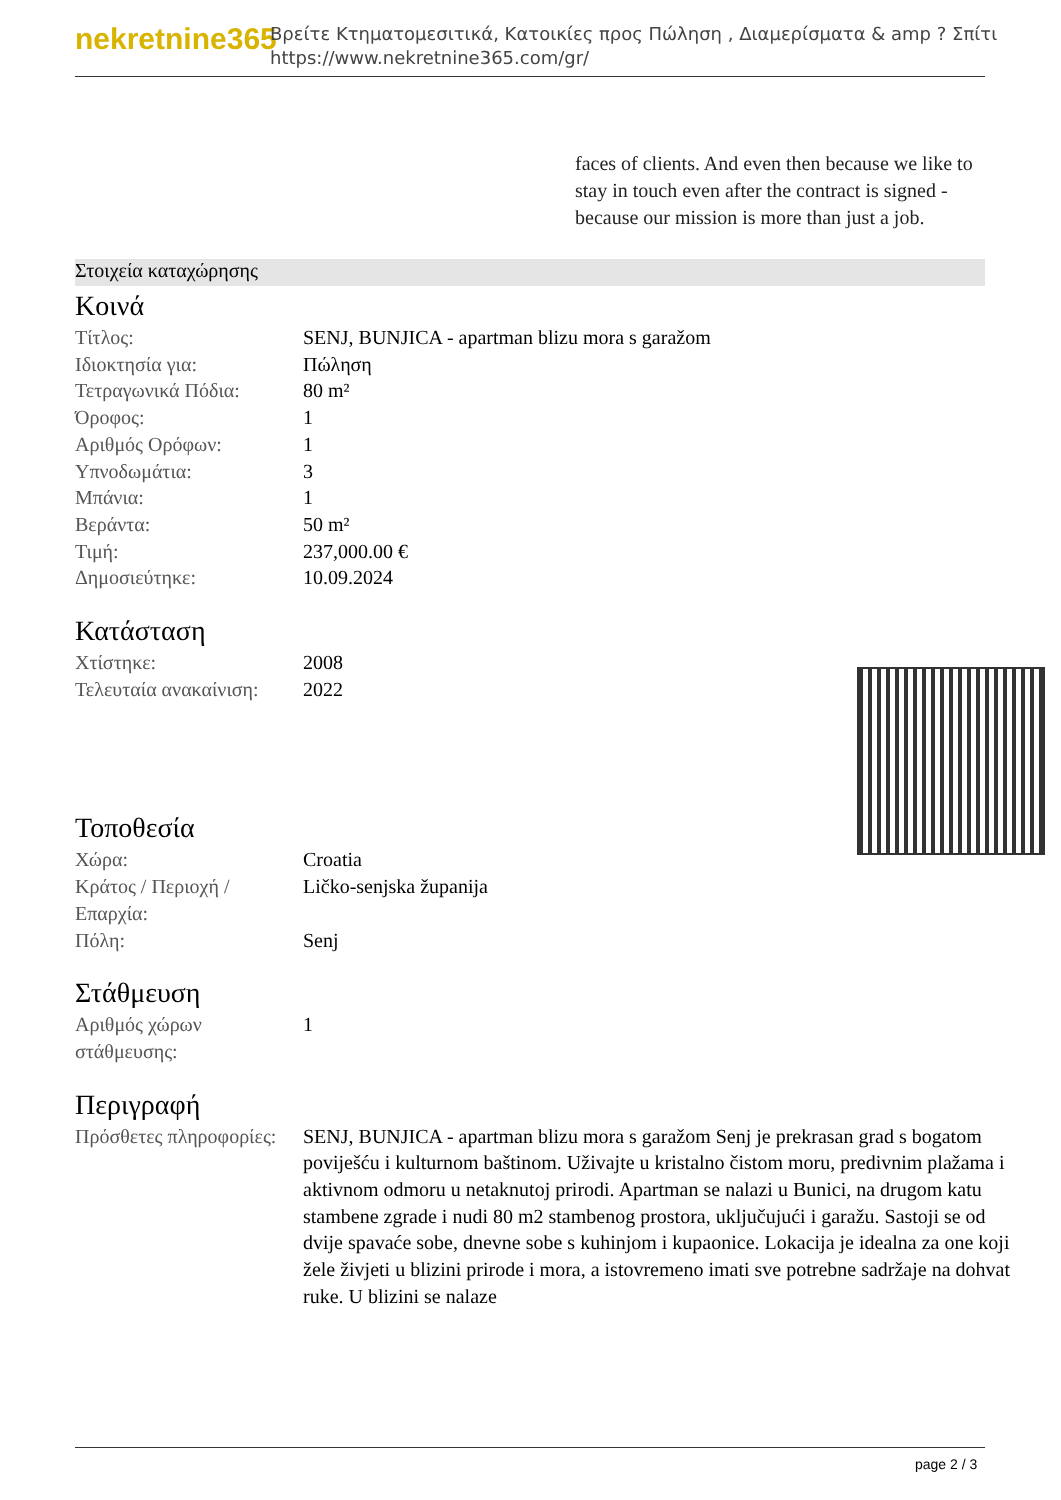nekretnine365
Βρείτε Κτηματομεσιτικά, Κατοικίες προς Πώληση , Διαμερίσματα & amp ? Σπίτι
https://www.nekretnine365.com/gr/
faces of clients. And even then because we like to stay in touch even after the contract is signed - because our mission is more than just a job.
Στοιχεία καταχώρησης
Κοινά
| Τίτλος: | SENJ, BUNJICA - apartman blizu mora s garažom |
| Ιδιοκτησία για: | Πώληση |
| Τετραγωνικά Πόδια: | 80 m² |
| Όροφος: | 1 |
| Αριθμός Ορόφων: | 1 |
| Υπνοδωμάτια: | 3 |
| Μπάνια: | 1 |
| Βεράντα: | 50 m² |
| Τιμή: | 237,000.00 € |
| Δημοσιεύτηκε: | 10.09.2024 |
Κατάσταση
| Χτίστηκε: | 2008 |
| Τελευταία ανακαίνιση: | 2022 |
Τοποθεσία
| Χώρα: | Croatia |
| Κράτος / Περιοχή / Επαρχία: | Ličko-senjska županija |
| Πόλη: | Senj |
Στάθμευση
| Αριθμός χώρων στάθμευσης: | 1 |
Περιγραφή
| Πρόσθετες πληροφορίες: | SENJ, BUNJICA - apartman blizu mora s garažom Senj je prekrasan grad s bogatom poviješću i kulturnom baštinom. Uživajte u kristalno čistom moru, predivnim plažama i aktivnom odmoru u netaknutoj prirodi. Apartman se nalazi u Bunici, na drugom katu stambene zgrade i nudi 80 m2 stambenog prostora, uključujući i garažu. Sastoji se od dvije spavaće sobe, dnevne sobe s kuhinjom i kupaonice. Lokacija je idealna za one koji žele živjeti u blizini prirode i mora, a istovremeno imati sve potrebne sadržaje na dohvat ruke. U blizini se nalaze |
page 2 / 3